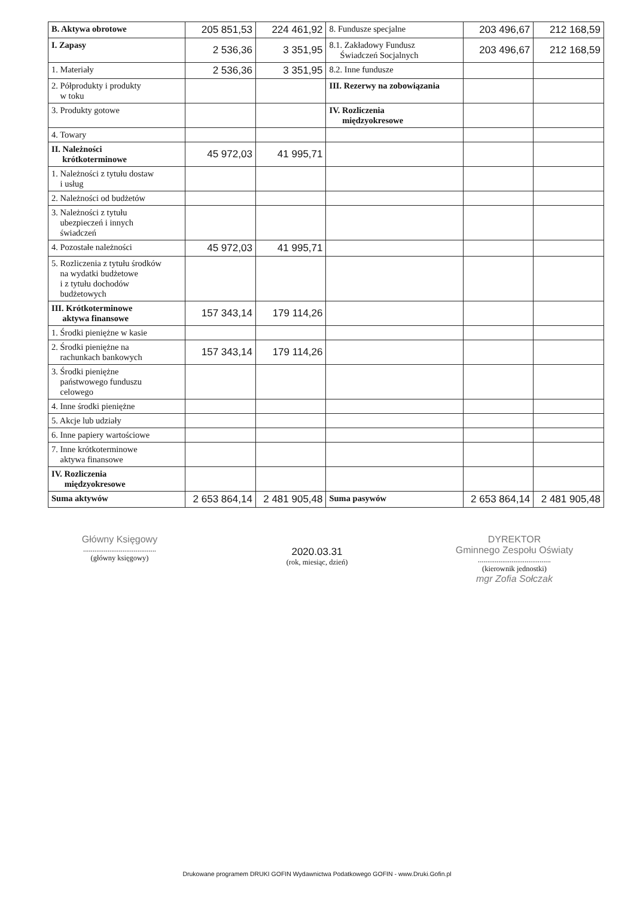| B. Aktywa obrotowe | 205 851,53 | 224 461,92 | 8. Fundusze specjalne | 203 496,67 | 212 168,59 |
| I. Zapasy | 2 536,36 | 3 351,95 | 8.1. Zakładowy Fundusz Świadczeń Socjalnych | 203 496,67 | 212 168,59 |
| 1. Materiały | 2 536,36 | 3 351,95 | 8.2. Inne fundusze | | |
| 2. Półprodukty i produkty w toku | | | III. Rezerwy na zobowiązania | | |
| 3. Produkty gotowe | | | IV. Rozliczenia międzyokresowe | | |
| 4. Towary | | | | | |
| II. Należności krótkoterminowe | 45 972,03 | 41 995,71 | | | |
| 1. Należności z tytułu dostaw i usług | | | | | |
| 2. Należności od budżetów | | | | | |
| 3. Należności z tytułu ubezpieczeń i innych świadczeń | | | | | |
| 4. Pozostałe należności | 45 972,03 | 41 995,71 | | | |
| 5. Rozliczenia z tytułu środków na wydatki budżetowe i z tytułu dochodów budżetowych | | | | | |
| III. Krótkoterminowe aktywa finansowe | 157 343,14 | 179 114,26 | | | |
| 1. Środki pieniężne w kasie | | | | | |
| 2. Środki pieniężne na rachunkach bankowych | 157 343,14 | 179 114,26 | | | |
| 3. Środki pieniężne państwowego funduszu celowego | | | | | |
| 4. Inne środki pieniężne | | | | | |
| 5. Akcje lub udziały | | | | | |
| 6. Inne papiery wartościowe | | | | | |
| 7. Inne krótkoterminowe aktywa finansowe | | | | | |
| IV. Rozliczenia międzyokresowe | | | | | |
| Suma aktywów | 2 653 864,14 | 2 481 905,48 | Suma pasywów | 2 653 864,14 | 2 481 905,48 |
Główny Księgowy
.......................................
(główny księgowy)
2020.03.31
(rok, miesiąc, dzień)
DYREKTOR
Gminnego Zespołu Oświaty
.......................................
(kierownik jednostki)
mgr Zofia Sołczak
Drukowane programem DRUKI GOFIN Wydawnictwa Podatkowego GOFIN - www.Druki.Gofin.pl